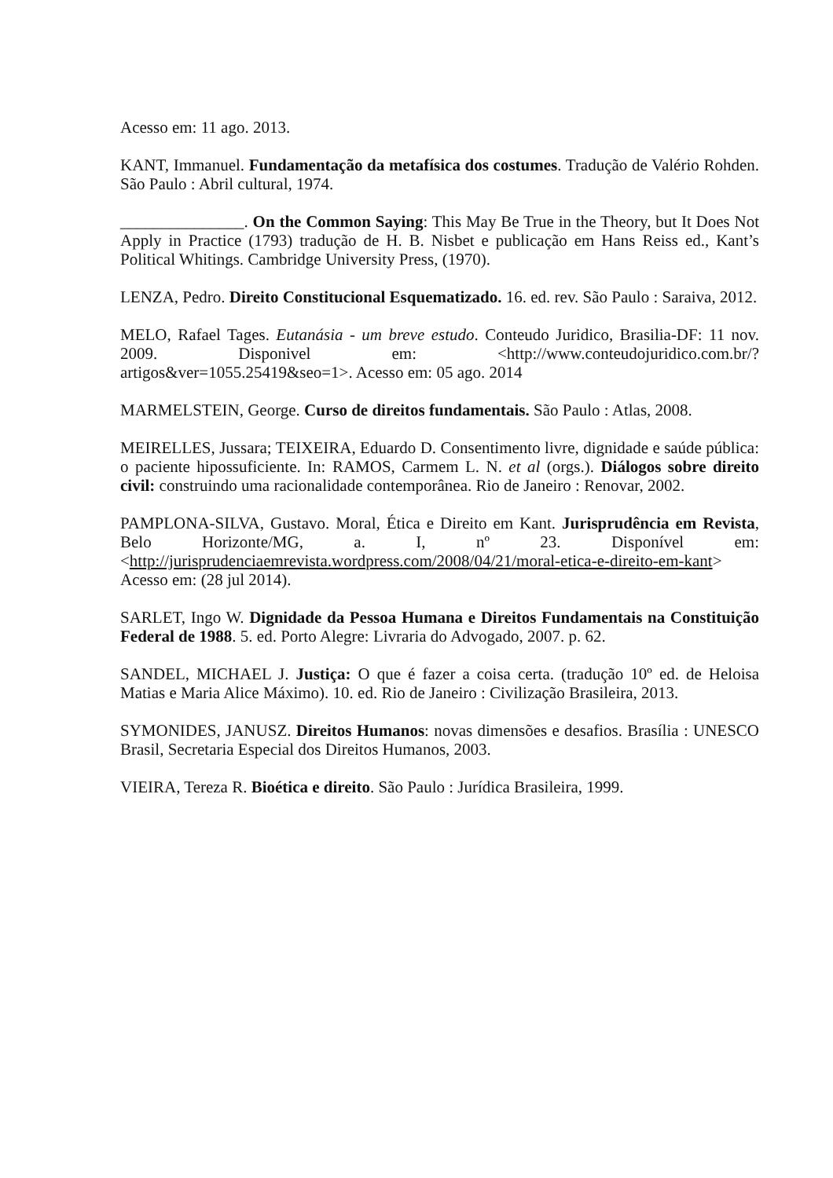Acesso em: 11 ago. 2013.
KANT, Immanuel. Fundamentação da metafísica dos costumes. Tradução de Valério Rohden. São Paulo : Abril cultural, 1974.
_______________. On the Common Saying: This May Be True in the Theory, but It Does Not Apply in Practice (1793) tradução de H. B. Nisbet e publicação em Hans Reiss ed., Kant’s Political Whitings. Cambridge University Press, (1970).
LENZA, Pedro. Direito Constitucional Esquematizado. 16. ed. rev. São Paulo : Saraiva, 2012.
MELO, Rafael Tages. Eutanásia - um breve estudo. Conteudo Juridico, Brasilia-DF: 11 nov. 2009. Disponivel em: <http://www.conteudojuridico.com.br/?artigos&ver=1055.25419&seo=1>. Acesso em: 05 ago. 2014
MARMELSTEIN, George. Curso de direitos fundamentais. São Paulo : Atlas, 2008.
MEIRELLES, Jussara; TEIXEIRA, Eduardo D. Consentimento livre, dignidade e saúde pública: o paciente hipossuficiente. In: RAMOS, Carmem L. N. et al (orgs.). Diálogos sobre direito civil: construindo uma racionalidade contemporânea. Rio de Janeiro : Renovar, 2002.
PAMPLONA-SILVA, Gustavo. Moral, Ética e Direito em Kant. Jurisprudência em Revista, Belo Horizonte/MG, a. I, nº 23. Disponível em: <http://jurisprudenciaemrevista.wordpress.com/2008/04/21/moral-etica-e-direito-em-kant> Acesso em: (28 jul 2014).
SARLET, Ingo W. Dignidade da Pessoa Humana e Direitos Fundamentais na Constituição Federal de 1988. 5. ed. Porto Alegre: Livraria do Advogado, 2007. p. 62.
SANDEL, MICHAEL J. Justiça: O que é fazer a coisa certa. (tradução 10º ed. de Heloisa Matias e Maria Alice Máximo). 10. ed. Rio de Janeiro : Civilização Brasileira, 2013.
SYMONIDES, JANUSZ. Direitos Humanos: novas dimensões e desafios. Brasília : UNESCO Brasil, Secretaria Especial dos Direitos Humanos, 2003.
VIEIRA, Tereza R. Bioética e direito. São Paulo : Jurídica Brasileira, 1999.